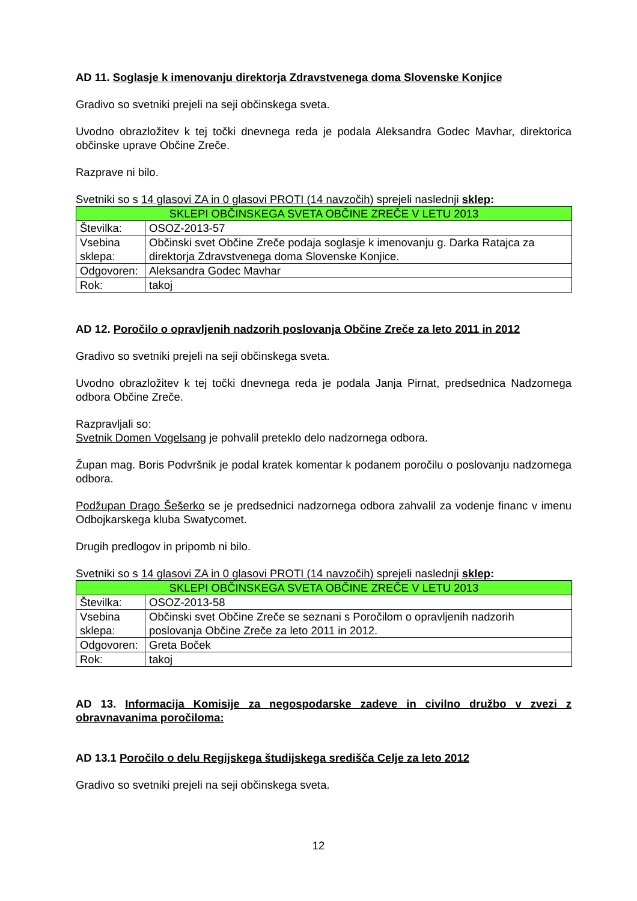AD 11. Soglasje k imenovanju direktorja Zdravstvenega doma Slovenske Konjice
Gradivo so svetniki prejeli na seji občinskega sveta.
Uvodno obrazložitev k tej točki dnevnega reda je podala Aleksandra Godec Mavhar, direktorica občinske uprave Občine Zreče.
Razprave ni bilo.
Svetniki so s 14 glasovi ZA in 0 glasovi PROTI (14 navzočih) sprejeli naslednji sklep:
| SKLEPI OBČINSKEGA SVETA OBČINE ZREČE V LETU 2013 | |
| Številka: | OSOZ-2013-57 |
| Vsebina sklepa: | Občinski svet Občine Zreče podaja soglasje k imenovanju g. Darka Ratajca za direktorja Zdravstvenega doma Slovenske Konjice. |
| Odgovoren: | Aleksandra Godec Mavhar |
| Rok: | takoj |
AD 12. Poročilo o opravljenih nadzorih poslovanja Občine Zreče za leto 2011 in 2012
Gradivo so svetniki prejeli na seji občinskega sveta.
Uvodno obrazložitev k tej točki dnevnega reda je podala Janja Pirnat, predsednica Nadzornega odbora Občine Zreče.
Razpravljali so:
Svetnik Domen Vogelsang je pohvalil preteklo delo nadzornega odbora.
Župan mag. Boris Podvršnik je podal kratek komentar k podanem poročilu o poslovanju nadzornega odbora.
Podžupan Drago Šešerko se je predsednici nadzornega odbora zahvalil za vodenje financ v imenu Odbojkarskega kluba Swatycomet.
Drugih predlogov in pripomb ni bilo.
Svetniki so s 14 glasovi ZA in 0 glasovi PROTI (14 navzočih) sprejeli naslednji sklep:
| SKLEPI OBČINSKEGA SVETA OBČINE ZREČE V LETU 2013 | |
| Številka: | OSOZ-2013-58 |
| Vsebina sklepa: | Občinski svet Občine Zreče se seznani s Poročilom o opravljenih nadzorih poslovanja Občine Zreče za leto 2011 in 2012. |
| Odgovoren: | Greta Boček |
| Rok: | takoj |
AD 13. Informacija Komisije za negospodarske zadeve in civilno družbo v zvezi z obravnavanima poročiloma:
AD 13.1 Poročilo o delu Regijskega študijskega središča Celje za leto 2012
Gradivo so svetniki prejeli na seji občinskega sveta.
12